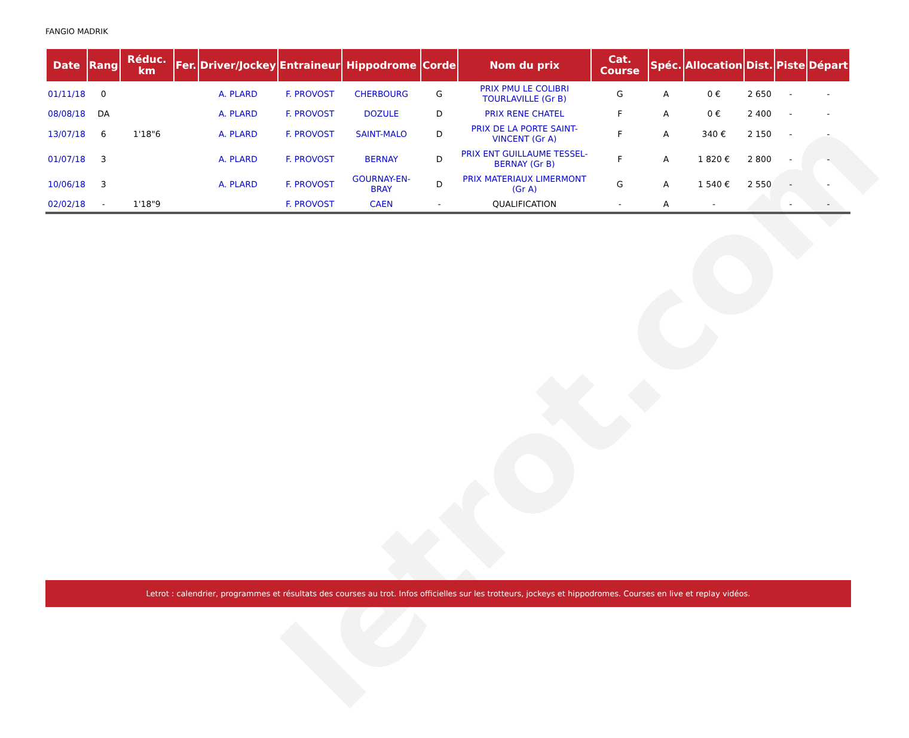letrot.com
FANGIO MADRIK
| Date | Rang | Réduc. km | Fer. | Driver/Jockey | Entraineur | Hippodrome | Corde | Nom du prix | Cat. Course | Spéc. | Allocation | Dist. | Piste | Départ |
| --- | --- | --- | --- | --- | --- | --- | --- | --- | --- | --- | --- | --- | --- | --- |
| 01/11/18 | 0 | | | A. PLARD | F. PROVOST | CHERBOURG | G | PRIX PMU LE COLIBRI TOURLAVILLE (Gr B) | G | A | 0 € | 2 650 | - | - |
| 08/08/18 | DA | | | A. PLARD | F. PROVOST | DOZULE | D | PRIX RENE CHATEL | F | A | 0 € | 2 400 | - | - |
| 13/07/18 | 6 | 1'18"6 | | A. PLARD | F. PROVOST | SAINT-MALO | D | PRIX DE LA PORTE SAINT-VINCENT (Gr A) | F | A | 340 € | 2 150 | - | - |
| 01/07/18 | 3 | | | A. PLARD | F. PROVOST | BERNAY | D | PRIX ENT GUILLAUME TESSEL-BERNAY (Gr B) | F | A | 1 820 € | 2 800 | - | - |
| 10/06/18 | 3 | | | A. PLARD | F. PROVOST | GOURNAY-EN-BRAY | D | PRIX MATERIAUX LIMERMONT (Gr A) | G | A | 1 540 € | 2 550 | - | - |
| 02/02/18 | - | 1'18"9 | | | F. PROVOST | CAEN | - | QUALIFICATION | - | A | - | | - | - |
Letrot : calendrier, programmes et résultats des courses au trot. Infos officielles sur les trotteurs, jockeys et hippodromes. Courses en live et replay vidéos.